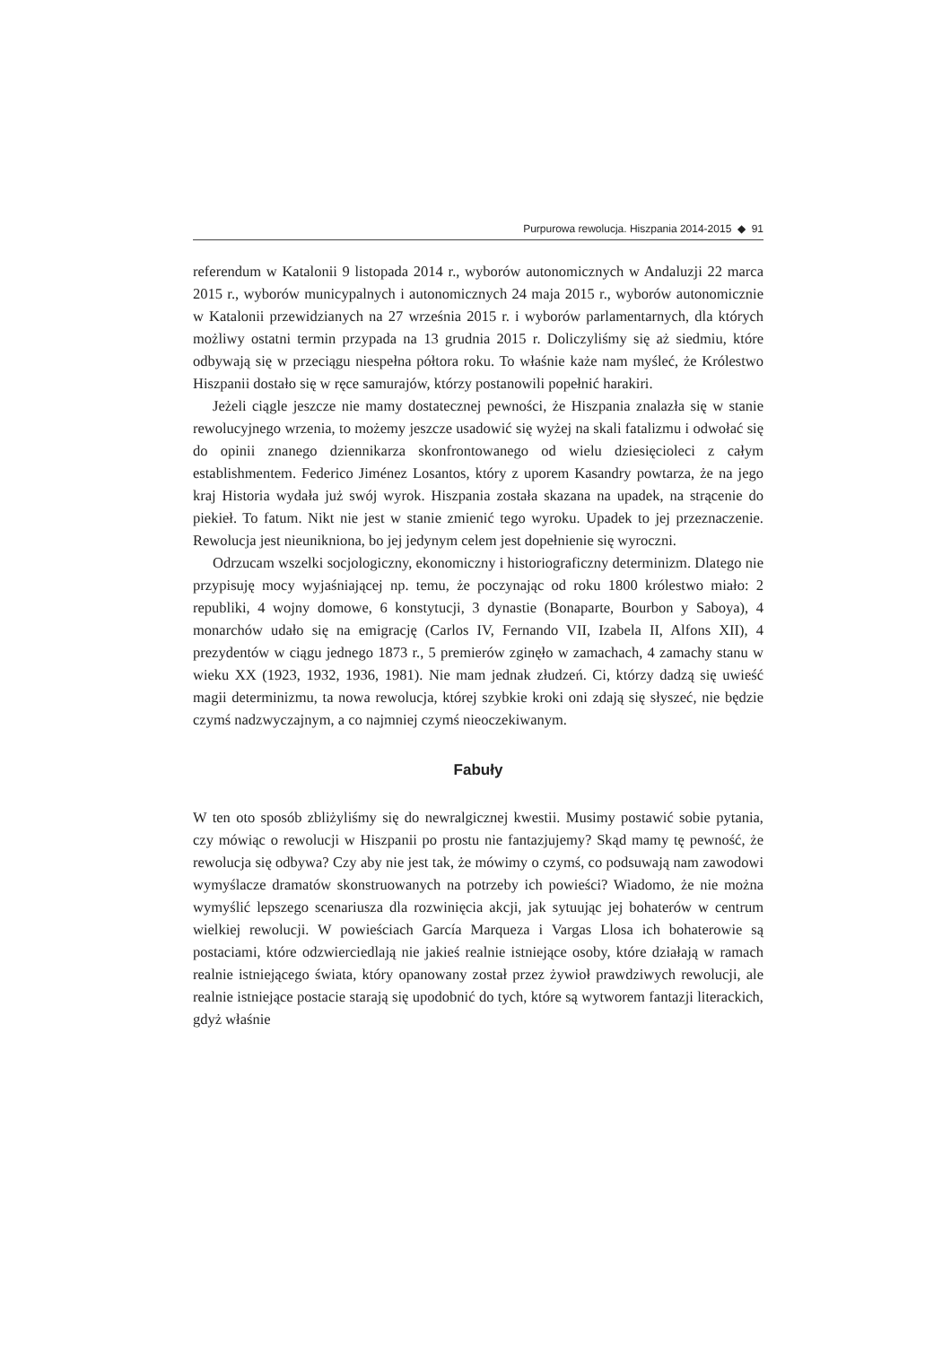Purpurowa rewolucja. Hiszpania 2014-2015 ◆ 91
referendum w Katalonii 9 listopada 2014 r., wyborów autonomicznych w Andaluzji 22 marca 2015 r., wyborów municypalnych i autonomicznych 24 maja 2015 r., wyborów autonomicznie w Katalonii przewidzianych na 27 września 2015 r. i wyborów parlamentarnych, dla których możliwy ostatni termin przypada na 13 grudnia 2015 r. Doliczyliśmy się aż siedmiu, które odbywają się w przeciągu niespełna półtora roku. To właśnie każe nam myśleć, że Królestwo Hiszpanii dostało się w ręce samurajów, którzy postanowili popełnić harakiri.
Jeżeli ciągle jeszcze nie mamy dostatecznej pewności, że Hiszpania znalazła się w stanie rewolucyjnego wrzenia, to możemy jeszcze usadowić się wyżej na skali fatalizmu i odwołać się do opinii znanego dziennikarza skonfrontowanego od wielu dziesięcioleci z całym establishmentem. Federico Jiménez Losantos, który z uporem Kasandry powtarza, że na jego kraj Historia wydała już swój wyrok. Hiszpania została skazana na upadek, na strącenie do piekieł. To fatum. Nikt nie jest w stanie zmienić tego wyroku. Upadek to jej przeznaczenie. Rewolucja jest nieunikniona, bo jej jedynym celem jest dopełnienie się wyroczni.
Odrzucam wszelki socjologiczny, ekonomiczny i historiograficzny determinizm. Dlatego nie przypisuję mocy wyjaśniającej np. temu, że poczynając od roku 1800 królestwo miało: 2 republiki, 4 wojny domowe, 6 konstytucji, 3 dynastie (Bonaparte, Bourbon y Saboya), 4 monarchów udało się na emigrację (Carlos IV, Fernando VII, Izabela II, Alfons XII), 4 prezydentów w ciągu jednego 1873 r., 5 premierów zginęło w zamachach, 4 zamachy stanu w wieku XX (1923, 1932, 1936, 1981). Nie mam jednak złudzeń. Ci, którzy dadzą się uwieść magii determinizmu, ta nowa rewolucja, której szybkie kroki oni zdają się słyszeć, nie będzie czymś nadzwyczajnym, a co najmniej czymś nieoczekiwanym.
Fabuły
W ten oto sposób zbliżyliśmy się do newralgicznej kwestii. Musimy postawić sobie pytania, czy mówiąc o rewolucji w Hiszpanii po prostu nie fantazjujemy? Skąd mamy tę pewność, że rewolucja się odbywa? Czy aby nie jest tak, że mówimy o czymś, co podsuwają nam zawodowi wymyślacze dramatów skonstruowanych na potrzeby ich powieści? Wiadomo, że nie można wymyślić lepszego scenariusza dla rozwinięcia akcji, jak sytuując jej bohaterów w centrum wielkiej rewolucji. W powieściach García Marqueza i Vargas Llosa ich bohaterowie są postaciami, które odzwierciedlają nie jakieś realnie istniejące osoby, które działają w ramach realnie istniejącego świata, który opanowany został przez żywioł prawdziwych rewolucji, ale realnie istniejące postacie starają się upodobnić do tych, które są wytworem fantazji literackich, gdyż właśnie